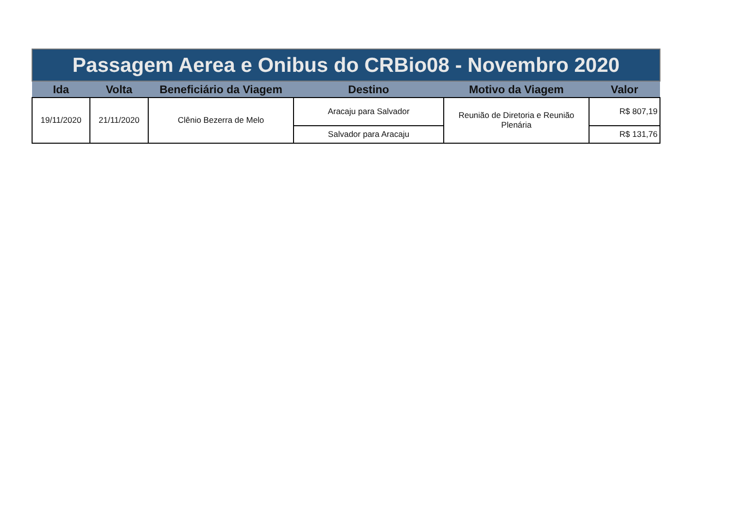| Passagem Aerea e Onibus do CRBio08 - Novembro 2020 | | | | | |
| Ida | Volta | Beneficiário da Viagem | Destino | Motivo da Viagem | Valor |
| 19/11/2020 | 21/11/2020 | Clênio Bezerra de Melo | Aracaju para Salvador | Reunião de Diretoria e Reunião Plenária | R$ 807,19 |
| | | | Salvador para Aracaju | | R$ 131,76 |